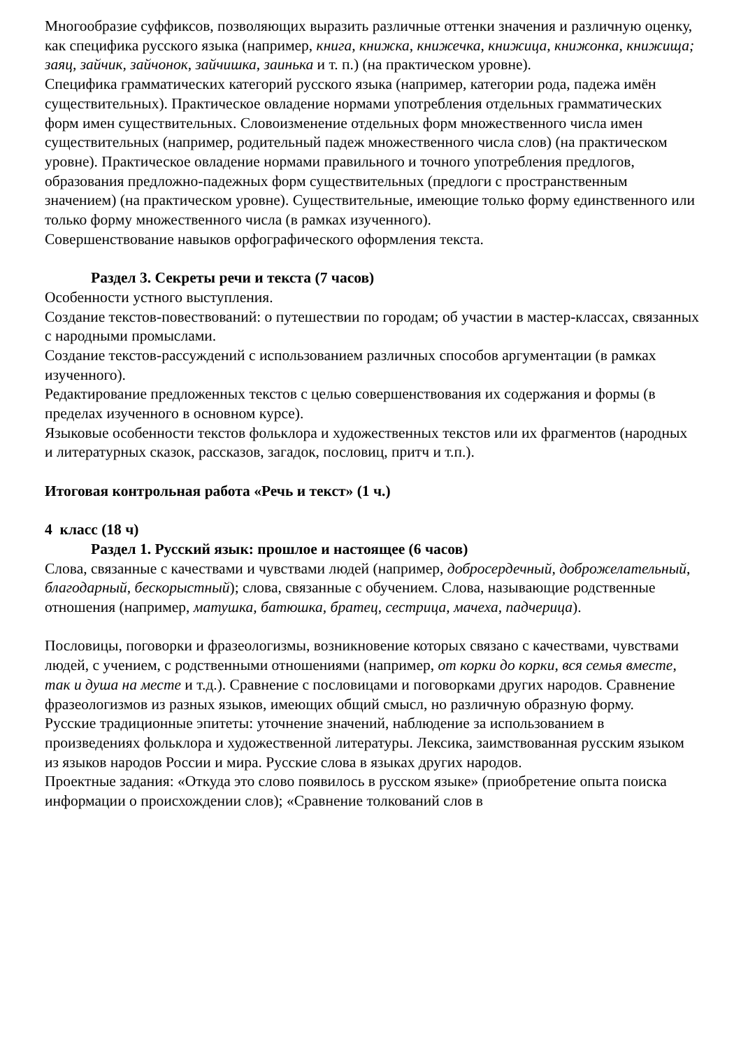Многообразие суффиксов, позволяющих выразить различные оттенки значения и различную оценку, как специфика русского языка (например, книга, книжка, книжечка, книжица, книжонка, книжища; заяц, зайчик, зайчонок, зайчишка, заинька и т. п.) (на практическом уровне).
Специфика грамматических категорий русского языка (например, категории рода, падежа имён существительных). Практическое овладение нормами употребления отдельных грамматических форм имен существительных. Словоизменение отдельных форм множественного числа имен существительных (например, родительный падеж множественного числа слов) (на практическом уровне). Практическое овладение нормами правильного и точного употребления предлогов, образования предложно-падежных форм существительных (предлоги с пространственным значением) (на практическом уровне). Существительные, имеющие только форму единственного или только форму множественного числа (в рамках изученного).
Совершенствование навыков орфографического оформления текста.
Раздел 3. Секреты речи и текста (7 часов)
Особенности устного выступления.
Создание текстов-повествований: о путешествии по городам; об участии в мастер-классах, связанных с народными промыслами.
Создание текстов-рассуждений с использованием различных способов аргументации (в рамках изученного).
Редактирование предложенных текстов с целью совершенствования их содержания и формы (в пределах изученного в основном курсе).
Языковые особенности текстов фольклора и художественных текстов или их фрагментов (народных и литературных сказок, рассказов, загадок, пословиц, притч и т.п.).
Итоговая контрольная работа «Речь и текст» (1 ч.)
4 класс (18 ч)
Раздел 1. Русский язык: прошлое и настоящее (6 часов)
Слова, связанные с качествами и чувствами людей (например, добросердечный, доброжелательный, благодарный, бескорыстный); слова, связанные с обучением. Слова, называющие родственные отношения (например, матушка, батюшка, братец, сестрица, мачеха, падчерица).
Пословицы, поговорки и фразеологизмы, возникновение которых связано с качествами, чувствами людей, с учением, с родственными отношениями (например, от корки до корки, вся семья вместе, так и душа на месте и т.д.). Сравнение с пословицами и поговорками других народов. Сравнение фразеологизмов из разных языков, имеющих общий смысл, но различную образную форму.
Русские традиционные эпитеты: уточнение значений, наблюдение за использованием в произведениях фольклора и художественной литературы. Лексика, заимствованная русским языком из языков народов России и мира. Русские слова в языках других народов.
Проектные задания: «Откуда это слово появилось в русском языке» (приобретение опыта поиска информации о происхождении слов); «Сравнение толкований слов в